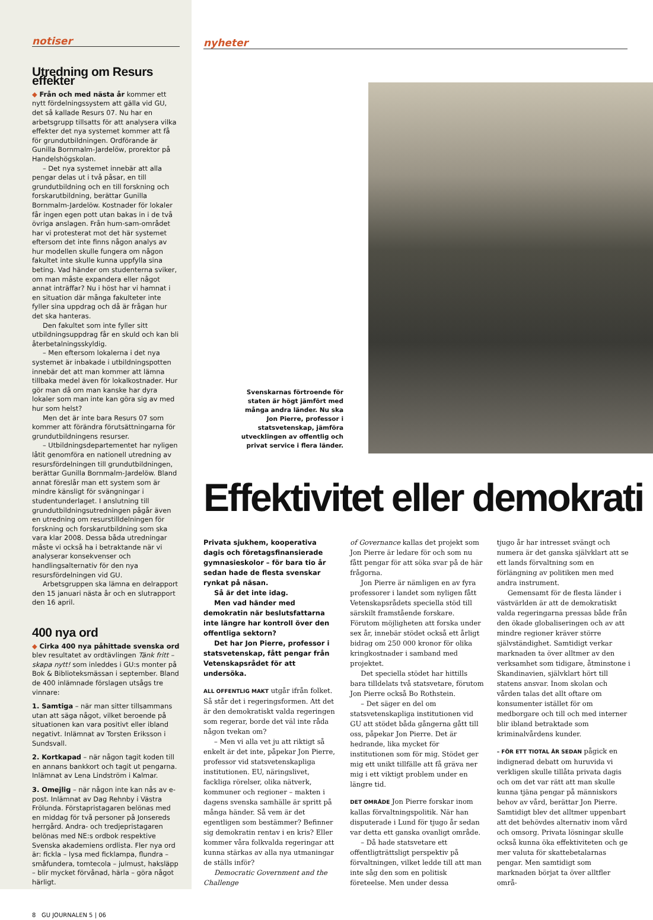notiser
Utredning om Resurs effekter
◆ Från och med nästa år kommer ett nytt fördelningssystem att gälla vid GU, det så kallade Resurs 07. Nu har en arbetsgrupp tillsatts för att analysera vilka effekter det nya systemet kommer att få för grundutbildningen. Ordförande är Gunilla Bornmalm-Jardelöw, prorektor på Handelshögskolan.
– Det nya systemet innebär att alla pengar delas ut i två påsar, en till grundutbildning och en till forskning och forskarutbildning, berättar Gunilla Bornmalm-Jardelöw. Kostnader för lokaler får ingen egen pott utan bakas in i de två övriga anslagen. Från hum-sam-området har vi protesterat mot det här systemet eftersom det inte finns någon analys av hur modellen skulle fungera om någon fakultet inte skulle kunna uppfylla sina beting. Vad händer om studenterna sviker, om man måste expandera eller något annat inträffar? Nu i höst har vi hamnat i en situation där många fakulteter inte fyller sina uppdrag och då är frågan hur det ska hanteras.
Den fakultet som inte fyller sitt utbildningsuppdrag får en skuld och kan bli återbetalningsskyldig.
– Men eftersom lokalerna i det nya systemet är inbakade i utbildningspotten innebär det att man kommer att lämna tillbaka medel även för lokalkostnader. Hur gör man då om man kanske har dyra lokaler som man inte kan göra sig av med hur som helst?
Men det är inte bara Resurs 07 som kommer att förändra förutsättningarna för grundutbildningens resurser.
– Utbildningsdepartementet har nyligen låtit genomföra en nationell utredning av resursfördelningen till grundutbildningen, berättar Gunilla Bornmalm-Jardelöw. Bland annat föreslår man ett system som är mindre känsligt för svängningar i studentunderlaget. I anslutning till grundutbildningsutredningen pågår även en utredning om resurstilldelningen för forskning och forskarutbildning som ska vara klar 2008. Dessa båda utredningar måste vi också ha i betraktande när vi analyserar konsekvenser och handlingsalternativ för den nya resursfördelningen vid GU.
Arbetsgruppen ska lämna en delrapport den 15 januari nästa år och en slutrapport den 16 april.
400 nya ord
◆ Cirka 400 nya påhittade svenska ord blev resultatet av ordtävlingen Tänk fritt – skapa nytt! som inleddes i GU:s monter på Bok & Biblioteksmässan i september. Bland de 400 inlämnade förslagen utsågs tre vinnare:
1. Samtiga – när man sitter tillsammans utan att säga något, vilket beroende på situationen kan vara positivt eller ibland negativt. Inlämnat av Torsten Eriksson i Sundsvall.
2. Kortkapad – när någon tagit koden till en annans bankkort och tagit ut pengarna. Inlämnat av Lena Lindström i Kalmar.
3. Omejlig – när någon inte kan nås av e-post. Inlämnat av Dag Rehnby i Västra Frölunda. Förstapristagaren belönas med en middag för två personer på Jonsereds herrgård. Andra- och tredjepristagaren belönas med NE:s ordbok respektive Svenska akademiens ordlista. Fler nya ord är: fickla – lysa med ficklampa, flundra – småfundera, tomtecola – julmust, haksläpp – blir mycket förvånad, härla – göra något härligt.
8 GU JOURNALEN 5 | 06
nyheter
Svenskarnas förtroende för staten är högt jämfört med många andra länder. Nu ska Jon Pierre, professor i statsvetenskap, jämföra utvecklingen av offentlig och privat service i flera länder.
Effektivitet eller demokrati
Privata sjukhem, kooperativa dagis och företagsfinansierade gymnasieskolor – för bara tio år sedan hade de flesta svenskar rynkat på näsan.
Så är det inte idag.
Men vad händer med demokratin när beslutsfattarna inte längre har kontroll över den offentliga sektorn?
Det har Jon Pierre, professor i statsvetenskap, fått pengar från Vetenskapsrådet för att undersöka.
ALL OFFENTLIG MAKT utgår ifrån folket. Så står det i regeringsformen. Att det är den demokratiskt valda regeringen som regerar, borde det väl inte råda någon tvekan om?
– Men vi alla vet ju att riktigt så enkelt är det inte, påpekar Jon Pierre, professor vid statsvetenskapliga institutionen. EU, näringslivet, fackliga rörelser, olika nätverk, kommuner och regioner – makten i dagens svenska samhälle är spritt på många händer. Så vem är det egentligen som bestämmer? Befinner sig demokratin rentav i en kris? Eller kommer våra folkvalda regeringar att kunna stärkas av alla nya utmaningar de ställs inför?
Democratic Government and the Challenge
of Governance kallas det projekt som Jon Pierre är ledare för och som nu fått pengar för att söka svar på de här frågorna.
Jon Pierre är nämligen en av fyra professorer i landet som nyligen fått Vetenskapsrådets speciella stöd till särskilt framstående forskare. Förutom möjligheten att forska under sex år, innebär stödet också ett årligt bidrag om 250 000 kronor för olika kringkostnader i samband med projektet.
Det speciella stödet har hittills bara tilldelats två statsvetare, förutom Jon Pierre också Bo Rothstein.
– Det säger en del om statsvetenskapliga institutionen vid GU att stödet båda gångerna gått till oss, påpekar Jon Pierre. Det är hedrande, lika mycket för institutionen som för mig. Stödet ger mig ett unikt tillfälle att få gräva ner mig i ett viktigt problem under en längre tid.
DET OMRÅDE Jon Pierre forskar inom kallas förvaltningspolitik. När han disputerade i Lund för tjugo år sedan var detta ett ganska ovanligt område.
– Då hade statsvetare ett offentligträttsligt perspektiv på förvaltningen, vilket ledde till att man inte såg den som en politisk företeelse. Men under dessa
tjugo år har intresset svängt och numera är det ganska självklart att se ett lands förvaltning som en förlängning av politiken men med andra instrument.
Gemensamt för de flesta länder i västvärlden är att de demokratiskt valda regeringarna pressas både från den ökade globaliseringen och av att mindre regioner kräver större självständighet. Samtidigt verkar marknaden ta över alltmer av den verksamhet som tidigare, åtminstone i Skandinavien, självklart hört till statens ansvar. Inom skolan och vården talas det allt oftare om konsumenter istället för om medborgare och till och med interner blir ibland betraktade som kriminalvårdens kunder.
– FÖR ETT TIOTAL ÅR SEDAN pågick en indignerad debatt om huruvida vi verkligen skulle tillåta privata dagis och om det var rätt att man skulle kunna tjäna pengar på människors behov av vård, berättar Jon Pierre. Samtidigt blev det alltmer uppenbart att det behövdes alternativ inom vård och omsorg. Privata lösningar skulle också kunna öka effektiviteten och ge mer valuta för skattebetalarnas pengar. Men samtidigt som marknaden börjat ta över alltfler områ-